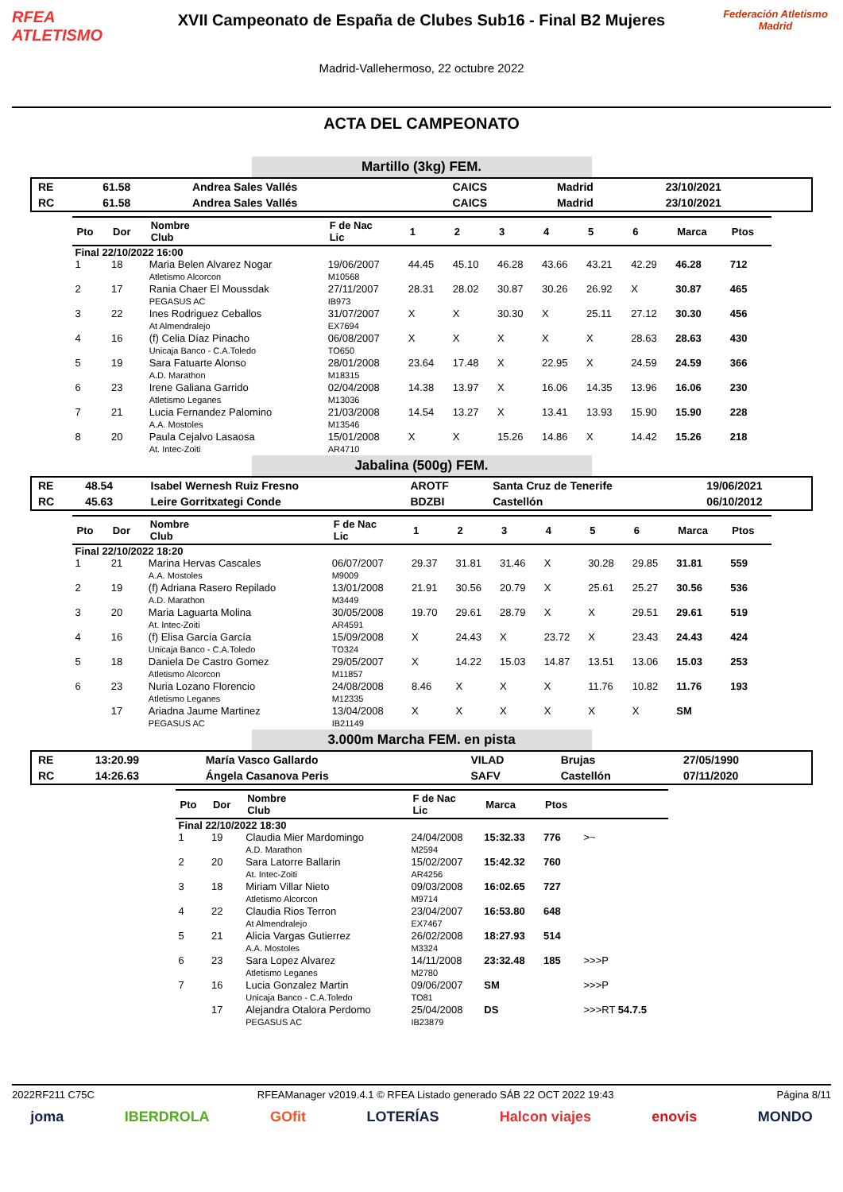RFEA
ATLETISMO
XVII Campeonato de España de Clubes Sub16 - Final B2 Mujeres
Madrid-Vallehermoso, 22 octubre 2022
Federación Atletismo Madrid
ACTA DEL CAMPEONATO
Martillo (3kg) FEM.
| RE | 61.58 | Andrea Sales Vallés | CAICS | Madrid | 23/10/2021 |
| RC | 61.58 | Andrea Sales Vallés | CAICS | Madrid | 23/10/2021 |
| Pto | Dor | Nombre Club | F de Nac Lic | 1 | 2 | 3 | 4 | 5 | 6 | Marca | Ptos |
| --- | --- | --- | --- | --- | --- | --- | --- | --- | --- | --- | --- |
| Final 22/10/2022 16:00 | | | | | | | | | | | |
| 1 | 18 | Maria Belen Alvarez Nogar Atletismo Alcorcon | 19/06/2007 M10568 | 44.45 | 45.10 | 46.28 | 43.66 | 43.21 | 42.29 | 46.28 | 712 |
| 2 | 17 | Rania Chaer El Moussdak PEGASUS AC | 27/11/2007 IB973 | 28.31 | 28.02 | 30.87 | 30.26 | 26.92 | X | 30.87 | 465 |
| 3 | 22 | Ines Rodriguez Ceballos At Almendralejo | 31/07/2007 EX7694 | X | X | 30.30 | X | 25.11 | 27.12 | 30.30 | 456 |
| 4 | 16 | (f) Celia Díaz Pinacho Unicaja Banco - C.A.Toledo | 06/08/2007 TO650 | X | X | X | X | X | 28.63 | 28.63 | 430 |
| 5 | 19 | Sara Fatuarte Alonso A.D. Marathon | 28/01/2008 M18315 | 23.64 | 17.48 | X | 22.95 | X | 24.59 | 24.59 | 366 |
| 6 | 23 | Irene Galiana Garrido Atletismo Leganes | 02/04/2008 M13036 | 14.38 | 13.97 | X | 16.06 | 14.35 | 13.96 | 16.06 | 230 |
| 7 | 21 | Lucia Fernandez Palomino A.A. Mostoles | 21/03/2008 M13546 | 14.54 | 13.27 | X | 13.41 | 13.93 | 15.90 | 15.90 | 228 |
| 8 | 20 | Paula Cejalvo Lasaosa At. Intec-Zoiti | 15/01/2008 AR4710 | X | X | 15.26 | 14.86 | X | 14.42 | 15.26 | 218 |
Jabalina (500g) FEM.
| RE | 48.54 | Isabel Wernesh Ruiz Fresno | AROTF | Santa Cruz de Tenerife | 19/06/2021 |
| RC | 45.63 | Leire Gorritxategi Conde | BDZBI | Castellón | 06/10/2012 |
| Pto | Dor | Nombre Club | F de Nac Lic | 1 | 2 | 3 | 4 | 5 | 6 | Marca | Ptos |
| --- | --- | --- | --- | --- | --- | --- | --- | --- | --- | --- | --- |
| Final 22/10/2022 18:20 | | | | | | | | | | | |
| 1 | 21 | Marina Hervas Cascales A.A. Mostoles | 06/07/2007 M9009 | 29.37 | 31.81 | 31.46 | X | 30.28 | 29.85 | 31.81 | 559 |
| 2 | 19 | (f) Adriana Rasero Repilado A.D. Marathon | 13/01/2008 M3449 | 21.91 | 30.56 | 20.79 | X | 25.61 | 25.27 | 30.56 | 536 |
| 3 | 20 | Maria Laguarta Molina At. Intec-Zoiti | 30/05/2008 AR4591 | 19.70 | 29.61 | 28.79 | X | X | 29.51 | 29.61 | 519 |
| 4 | 16 | (f) Elisa García García Unicaja Banco - C.A.Toledo | 15/09/2008 TO324 | X | 24.43 | X | 23.72 | X | 23.43 | 24.43 | 424 |
| 5 | 18 | Daniela De Castro Gomez Atletismo Alcorcon | 29/05/2007 M11857 | X | 14.22 | 15.03 | 14.87 | 13.51 | 13.06 | 15.03 | 253 |
| 6 | 23 | Nuria Lozano Florencio Atletismo Leganes | 24/08/2008 M12335 | 8.46 | X | X | X | 11.76 | 10.82 | 11.76 | 193 |
| | 17 | Ariadna Jaume Martinez PEGASUS AC | 13/04/2008 IB21149 | X | X | X | X | X | X | SM | |
3.000m Marcha FEM. en pista
| RE | 13:20.99 | María Vasco Gallardo | VILAD | Brujas | 27/05/1990 |
| RC | 14:26.63 | Ángela Casanova Peris | SAFV | Castellón | 07/11/2020 |
| Pto | Dor | Nombre Club | F de Nac Lic | Marca | Ptos | |
| --- | --- | --- | --- | --- | --- | --- |
| Final 22/10/2022 18:30 | | | | | | |
| 1 | 19 | Claudia Mier Mardomingo A.D. Marathon | 24/04/2008 M2594 | 15:32.33 | 776 | >~ |
| 2 | 20 | Sara Latorre Ballarin At. Intec-Zoiti | 15/02/2007 AR4256 | 15:42.32 | 760 | |
| 3 | 18 | Miriam Villar Nieto Atletismo Alcorcon | 09/03/2008 M9714 | 16:02.65 | 727 | |
| 4 | 22 | Claudia Rios Terron At Almendralejo | 23/04/2007 EX7467 | 16:53.80 | 648 | |
| 5 | 21 | Alicia Vargas Gutierrez A.A. Mostoles | 26/02/2008 M3324 | 18:27.93 | 514 | |
| 6 | 23 | Sara Lopez Alvarez Atletismo Leganes | 14/11/2008 M2780 | 23:32.48 | 185 | >>>P |
| 7 | 16 | Lucia Gonzalez Martin Unicaja Banco - C.A.Toledo | 09/06/2007 TO81 | SM | | >>>P |
| | 17 | Alejandra Otalora Perdomo PEGASUS AC | 25/04/2008 IB23879 | DS | | >>>RT 54.7.5 |
2022RF211 C75C RFEAManager v2019.4.1 © RFEA Listado generado SÁB 22 OCT 2022 19:43 Página 8/11
joma IBERDROLA GOfit LOTERÍAS Halcon viajes enovis MONDO